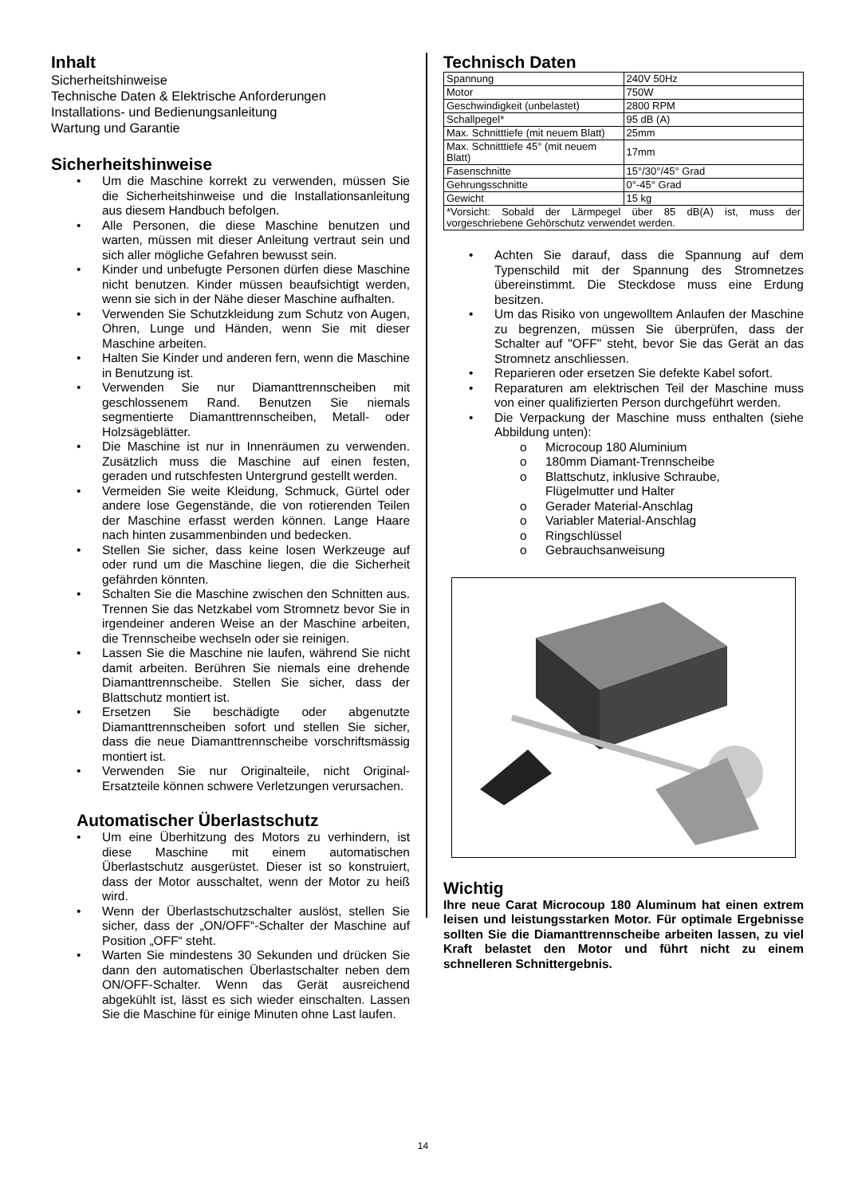Inhalt
Sicherheitshinweise
Technische Daten & Elektrische Anforderungen
Installations- und Bedienungsanleitung
Wartung und Garantie
Sicherheitshinweise
• Um die Maschine korrekt zu verwenden, müssen Sie die Sicherheitshinweise und die Installationsanleitung aus diesem Handbuch befolgen.
• Alle Personen, die diese Maschine benutzen und warten, müssen mit dieser Anleitung vertraut sein und sich aller mögliche Gefahren bewusst sein.
• Kinder und unbefugte Personen dürfen diese Maschine nicht benutzen. Kinder müssen beaufsichtigt werden, wenn sie sich in der Nähe dieser Maschine aufhalten.
• Verwenden Sie Schutzkleidung zum Schutz von Augen, Ohren, Lunge und Händen, wenn Sie mit dieser Maschine arbeiten.
• Halten Sie Kinder und anderen fern, wenn die Maschine in Benutzung ist.
• Verwenden Sie nur Diamanttrennscheiben mit geschlossenem Rand. Benutzen Sie niemals segmentierte Diamanttrennscheiben, Metall- oder Holzsägeblätter.
• Die Maschine ist nur in Innenräumen zu verwenden. Zusätzlich muss die Maschine auf einen festen, geraden und rutschfesten Untergrund gestellt werden.
• Vermeiden Sie weite Kleidung, Schmuck, Gürtel oder andere lose Gegenstände, die von rotierenden Teilen der Maschine erfasst werden können. Lange Haare nach hinten zusammenbinden und bedecken.
• Stellen Sie sicher, dass keine losen Werkzeuge auf oder rund um die Maschine liegen, die die Sicherheit gefährden könnten.
• Schalten Sie die Maschine zwischen den Schnitten aus. Trennen Sie das Netzkabel vom Stromnetz bevor Sie in irgendeiner anderen Weise an der Maschine arbeiten, die Trennscheibe wechseln oder sie reinigen.
• Lassen Sie die Maschine nie laufen, während Sie nicht damit arbeiten. Berühren Sie niemals eine drehende Diamanttrennscheibe. Stellen Sie sicher, dass der Blattschutz montiert ist.
• Ersetzen Sie beschädigte oder abgenutzte Diamanttrennscheiben sofort und stellen Sie sicher, dass die neue Diamanttrennscheibe vorschriftsmässig montiert ist.
• Verwenden Sie nur Originalteile, nicht Original-Ersatzteile können schwere Verletzungen verursachen.
Automatischer Überlastschutz
• Um eine Überhitzung des Motors zu verhindern, ist diese Maschine mit einem automatischen Überlastschutz ausgerüstet. Dieser ist so konstruiert, dass der Motor ausschaltet, wenn der Motor zu heiß wird.
• Wenn der Überlastschutzschalter auslöst, stellen Sie sicher, dass der „ON/OFF“-Schalter der Maschine auf Position „OFF“ steht.
• Warten Sie mindestens 30 Sekunden und drücken Sie dann den automatischen Überlastschalter neben dem ON/OFF-Schalter. Wenn das Gerät ausreichend abgekühlt ist, lässt es sich wieder einschalten. Lassen Sie die Maschine für einige Minuten ohne Last laufen.
Technisch Daten
| Spannung | 240V 50Hz |
| Motor | 750W |
| Geschwindigkeit (unbelastet) | 2800 RPM |
| Schallpegel* | 95 dB (A) |
| Max. Schnitttiefe (mit neuem Blatt) | 25mm |
| Max. Schnitttiefe 45° (mit neuem Blatt) | 17mm |
| Fasenschnitte | 15°/30°/45° Grad |
| Gehrungsschnitte | 0°-45° Grad |
| Gewicht | 15 kg |
| *Vorsicht: Sobald der Lärmpegel über 85 dB(A) ist, muss der vorgeschriebene Gehörschutz verwendet werden. | |
• Achten Sie darauf, dass die Spannung auf dem Typenschild mit der Spannung des Stromnetzes übereinstimmt. Die Steckdose muss eine Erdung besitzen.
• Um das Risiko von ungewolltem Anlaufen der Maschine zu begrenzen, müssen Sie überprüfen, dass der Schalter auf "OFF" steht, bevor Sie das Gerät an das Stromnetz anschliessen.
• Reparieren oder ersetzen Sie defekte Kabel sofort.
• Reparaturen am elektrischen Teil der Maschine muss von einer qualifizierten Person durchgeführt werden.
• Die Verpackung der Maschine muss enthalten (siehe Abbildung unten):
o Microcoup 180 Aluminium
o 180mm Diamant-Trennscheibe
o Blattschutz, inklusive Schraube,
Flügelmutter und Halter
o Gerader Material-Anschlag
o Variabler Material-Anschlag
o Ringschlüssel
o Gebrauchsanweisung
Wichtig
Ihre neue Carat Microcoup 180 Aluminum hat einen extrem leisen und leistungsstarken Motor. Für optimale Ergebnisse sollten Sie die Diamanttrennscheibe arbeiten lassen, zu viel Kraft belastet den Motor und führt nicht zu einem schnelleren Schnittergebnis.
14